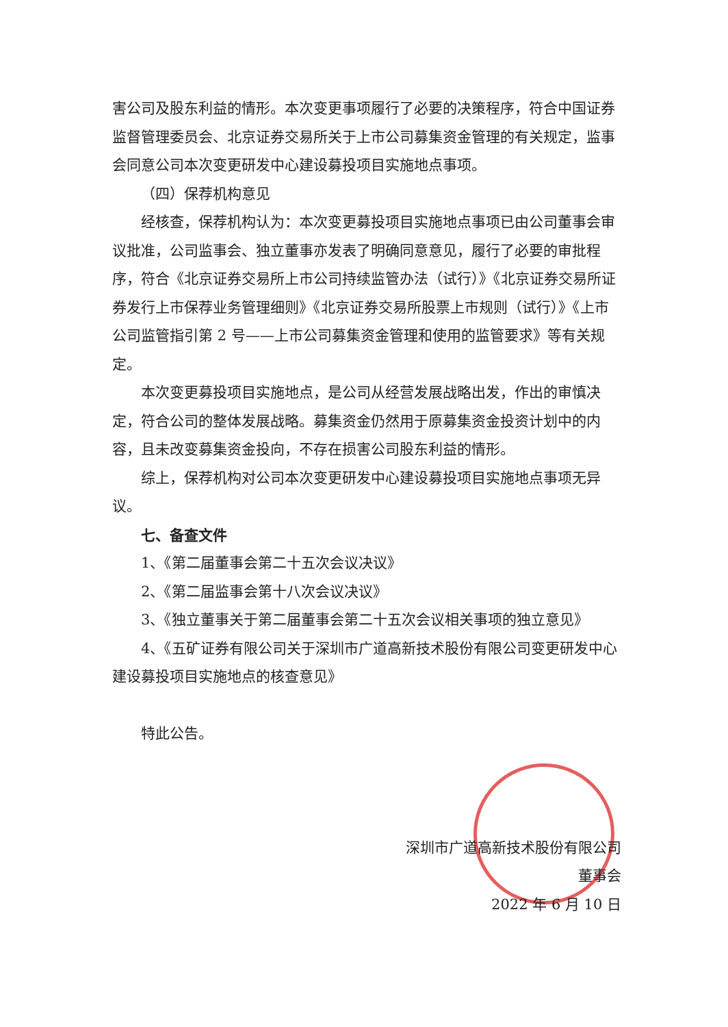害公司及股东利益的情形。本次变更事项履行了必要的决策程序，符合中国证券监督管理委员会、北京证券交易所关于上市公司募集资金管理的有关规定，监事会同意公司本次变更研发中心建设募投项目实施地点事项。
（四）保荐机构意见
经核查，保荐机构认为：本次变更募投项目实施地点事项已由公司董事会审议批准，公司监事会、独立董事亦发表了明确同意意见，履行了必要的审批程序，符合《北京证券交易所上市公司持续监管办法（试行）》《北京证券交易所证券发行上市保荐业务管理细则》《北京证券交易所股票上市规则（试行）》《上市公司监管指引第 2 号——上市公司募集资金管理和使用的监管要求》等有关规定。
本次变更募投项目实施地点，是公司从经营发展战略出发，作出的审慎决定，符合公司的整体发展战略。募集资金仍然用于原募集资金投资计划中的内容，且未改变募集资金投向，不存在损害公司股东利益的情形。
综上，保荐机构对公司本次变更研发中心建设募投项目实施地点事项无异议。
七、备查文件
1、《第二届董事会第二十五次会议决议》
2、《第二届监事会第十八次会议决议》
3、《独立董事关于第二届董事会第二十五次会议相关事项的独立意见》
4、《五矿证券有限公司关于深圳市广道高新技术股份有限公司变更研发中心建设募投项目实施地点的核查意见》
特此公告。
深圳市广道高新技术股份有限公司
董事会
2022 年 6 月 10 日